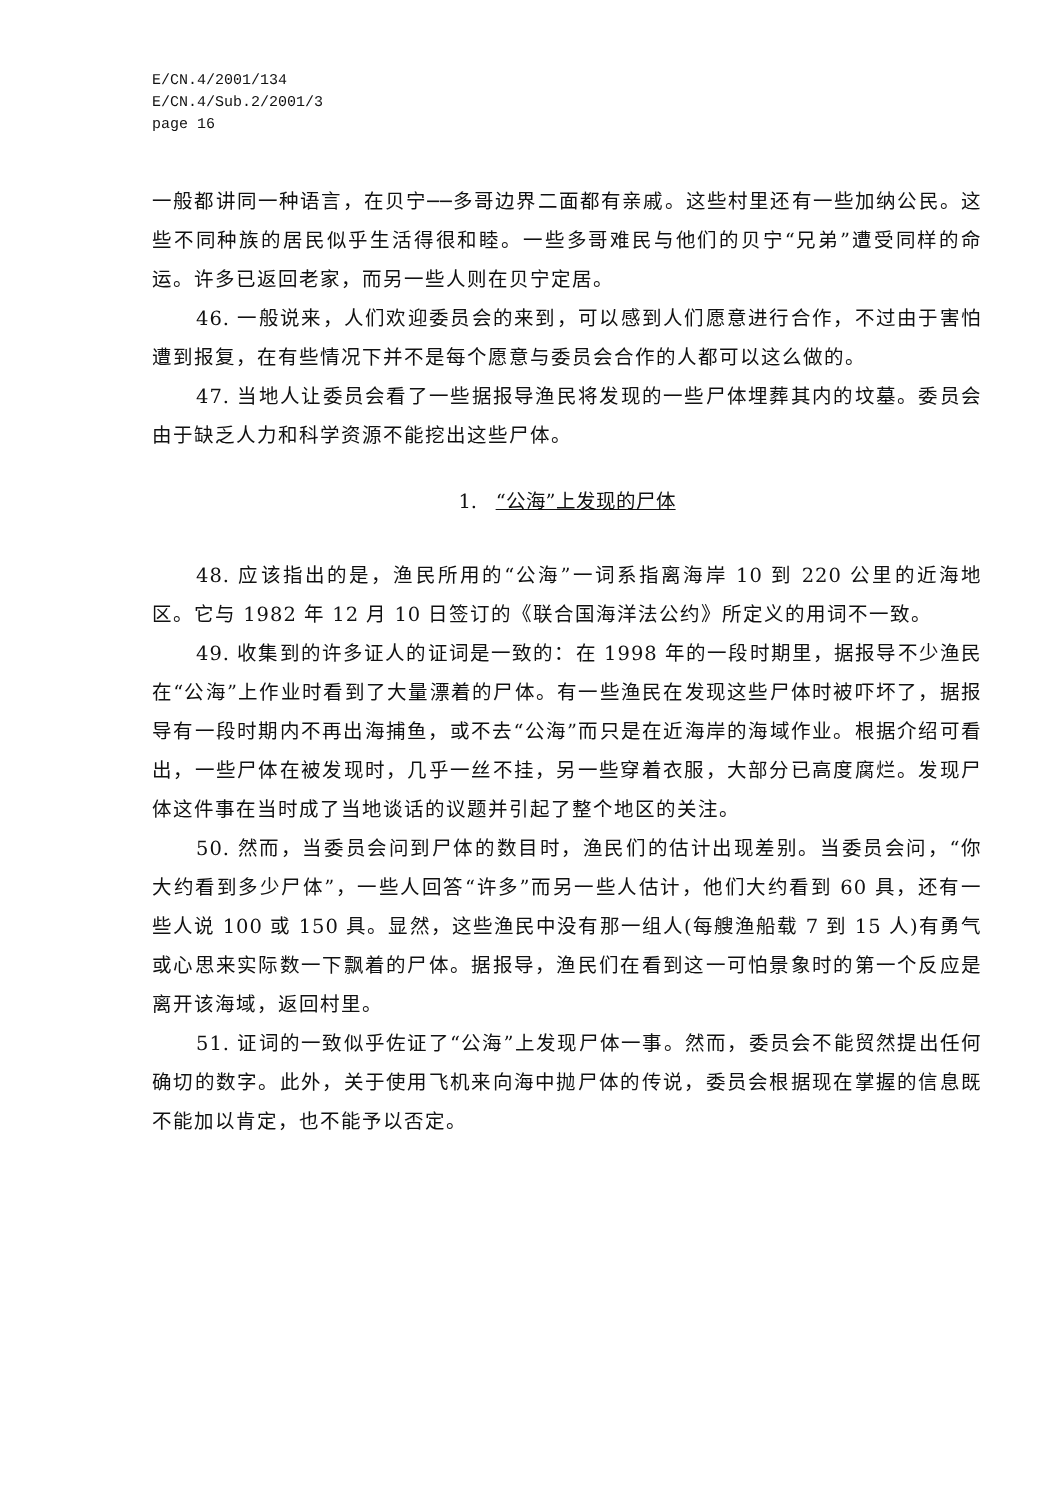E/CN.4/2001/134
E/CN.4/Sub.2/2001/3
page 16
一般都讲同一种语言，在贝宁──多哥边界二面都有亲戚。这些村里还有一些加纳公民。这些不同种族的居民似乎生活得很和睦。一些多哥难民与他们的贝宁“兄弟”遭受同样的命运。许多已返回老家，而另一些人则在贝宁定居。
46. 一般说来，人们欢迎委员会的来到，可以感到人们愿意进行合作，不过由于害怕遭到报复，在有些情况下并不是每个愿意与委员会合作的人都可以这么做的。
47. 当地人让委员会看了一些据报导渔民将发现的一些尸体埋葬其内的坟墓。委员会由于缺乏人力和科学资源不能挖出这些尸体。
1. “公海”上发现的尸体
48. 应该指出的是，渔民所用的“公海”一词系指离海岸 10 到 220 公里的近海地区。它与 1982 年 12 月 10 日签订的《联合国海洋法公约》所定义的用词不一致。
49. 收集到的许多证人的证词是一致的：在 1998 年的一段时期里，据报导不少渔民在“公海”上作业时看到了大量漂着的尸体。有一些渔民在发现这些尸体时被吓坏了，据报导有一段时期内不再出海捕鱼，或不去“公海”而只是在近海岸的海域作业。根据介绍可看出，一些尸体在被发现时，几乎一丝不挂，另一些穿着衣服，大部分已高度腐烂。发现尸体这件事在当时成了当地谈话的议题并引起了整个地区的关注。
50. 然而，当委员会问到尸体的数目时，渔民们的估计出现差别。当委员会问，“你大约看到多少尸体”，一些人回答“许多”而另一些人估计，他们大约看到 60 具，还有一些人说 100 或 150 具。显然，这些渔民中没有那一组人(每艘渔船载 7 到 15 人)有勇气或心思来实际数一下飘着的尸体。据报导，渔民们在看到这一可怕景象时的第一个反应是离开该海域，返回村里。
51. 证词的一致似乎佐证了“公海”上发现尸体一事。然而，委员会不能贸然提出任何确切的数字。此外，关于使用飞机来向海中抛尸体的传说，委员会根据现在掌握的信息既不能加以肯定，也不能予以否定。